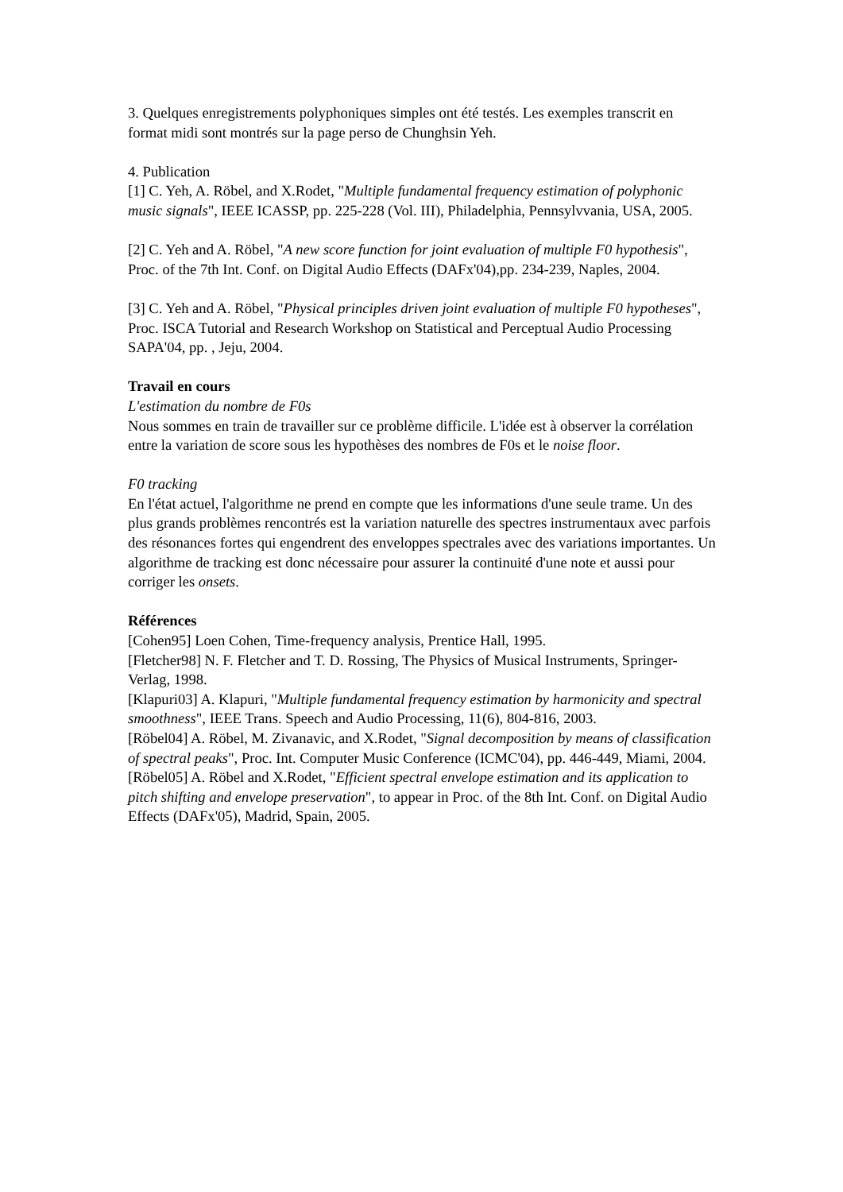3. Quelques enregistrements polyphoniques simples ont été testés. Les exemples transcrit en format midi sont montrés sur la page perso de Chunghsin Yeh.
4. Publication
[1] C. Yeh, A. Röbel, and X.Rodet, "Multiple fundamental frequency estimation of polyphonic music signals", IEEE ICASSP, pp. 225-228 (Vol. III), Philadelphia, Pennsylvvania, USA, 2005.
[2] C. Yeh and A. Röbel, "A new score function for joint evaluation of multiple F0 hypothesis", Proc. of the 7th Int. Conf. on Digital Audio Effects (DAFx'04),pp. 234-239, Naples, 2004.
[3] C. Yeh and A. Röbel, "Physical principles driven joint evaluation of multiple F0 hypotheses", Proc. ISCA Tutorial and Research Workshop on Statistical and Perceptual Audio Processing SAPA'04, pp. , Jeju, 2004.
Travail en cours
L'estimation du nombre de F0s
Nous sommes en train de travailler sur ce problème difficile. L'idée est à observer la corrélation entre la variation de score sous les hypothèses des nombres de F0s et le noise floor.
F0 tracking
En l'état actuel, l'algorithme ne prend en compte que les informations d'une seule trame. Un des plus grands problèmes rencontrés est la variation naturelle des spectres instrumentaux avec parfois des résonances fortes qui engendrent des enveloppes spectrales avec des variations importantes. Un algorithme de tracking est donc nécessaire pour assurer la continuité d'une note et aussi pour corriger les onsets.
Références
[Cohen95] Loen Cohen, Time-frequency analysis, Prentice Hall, 1995.
[Fletcher98] N. F. Fletcher and T. D. Rossing, The Physics of Musical Instruments, Springer-Verlag, 1998.
[Klapuri03] A. Klapuri, "Multiple fundamental frequency estimation by harmonicity and spectral smoothness", IEEE Trans. Speech and Audio Processing, 11(6), 804-816, 2003.
[Röbel04] A. Röbel, M. Zivanavic, and X.Rodet, "Signal decomposition by means of classification of spectral peaks", Proc. Int. Computer Music Conference (ICMC'04), pp. 446-449, Miami, 2004.
[Röbel05] A. Röbel and X.Rodet, "Efficient spectral envelope estimation and its application to pitch shifting and envelope preservation", to appear in Proc. of the 8th Int. Conf. on Digital Audio Effects (DAFx'05), Madrid, Spain, 2005.